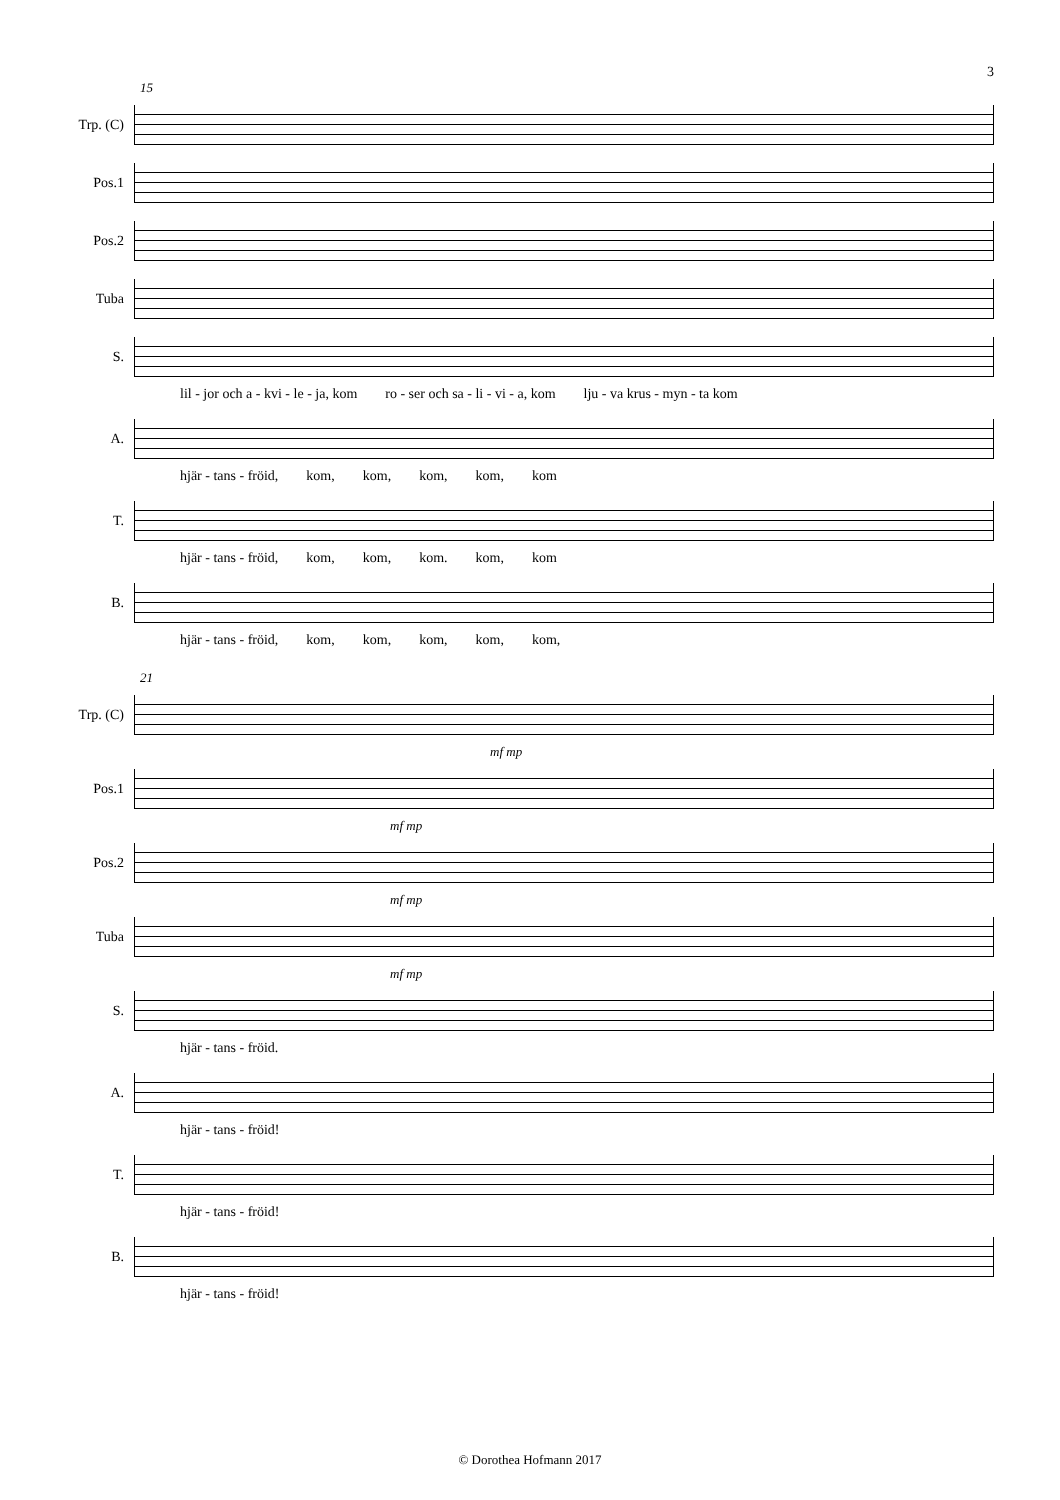3
15
Trp. (C)
Pos.1
Pos.2
Tuba
S.
lil - jor och a - kvi - le - ja, kom ro - ser och sa - li - vi - a, kom lju - va krus - myn - ta kom
A.
hjär - tans - fröid, kom, kom, kom, kom, kom
T.
hjär - tans - fröid, kom, kom, kom. kom, kom
B.
hjär - tans - fröid, kom, kom, kom, kom, kom,
21
Trp. (C)
mf mp
Pos.1
mf mp
Pos.2
mf mp
Tuba
mf mp
S.
hjär - tans - fröid.
A.
hjär - tans - fröid!
T.
hjär - tans - fröid!
B.
hjär - tans - fröid!
© Dorothea Hofmann 2017